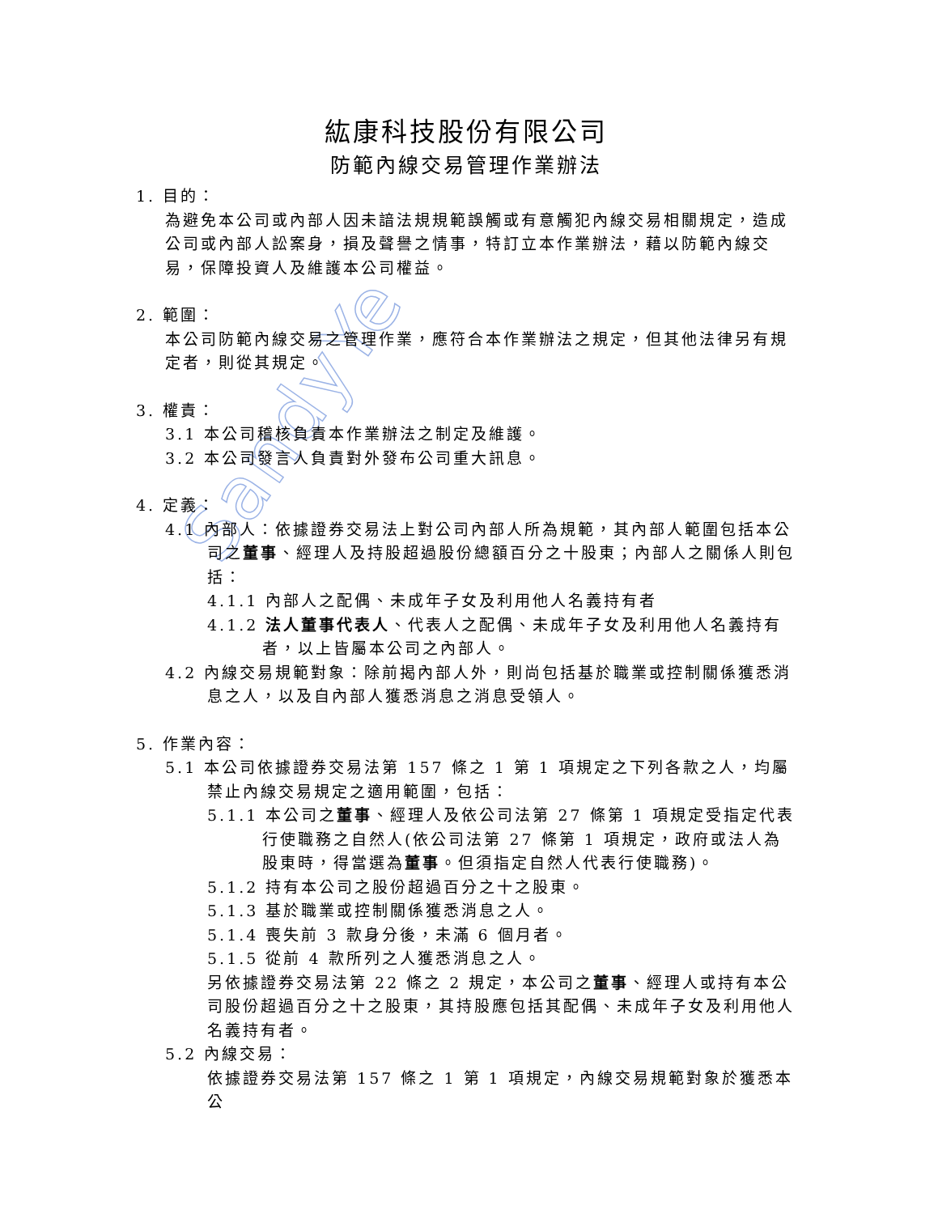SandyYe
紘康科技股份有限公司
防範內線交易管理作業辦法
1. 目的：
為避免本公司或內部人因未諳法規規範誤觸或有意觸犯內線交易相關規定，造成公司或內部人訟案身，損及聲譽之情事，特訂立本作業辦法，藉以防範內線交易，保障投資人及維護本公司權益。
2. 範圍：
本公司防範內線交易之管理作業，應符合本作業辦法之規定，但其他法律另有規定者，則從其規定。
3. 權責：
3.1 本公司稽核負責本作業辦法之制定及維護。
3.2 本公司發言人負責對外發布公司重大訊息。
4. 定義：
4.1 內部人：依據證券交易法上對公司內部人所為規範，其內部人範圍包括本公司之董事、經理人及持股超過股份總額百分之十股東；內部人之關係人則包括：
4.1.1 內部人之配偶、未成年子女及利用他人名義持有者
4.1.2 法人董事代表人、代表人之配偶、未成年子女及利用他人名義持有者，以上皆屬本公司之內部人。
4.2 內線交易規範對象：除前揭內部人外，則尚包括基於職業或控制關係獲悉消息之人，以及自內部人獲悉消息之消息受領人。
5. 作業內容：
5.1 本公司依據證券交易法第 157 條之 1 第 1 項規定之下列各款之人，均屬禁止內線交易規定之適用範圍，包括：
5.1.1 本公司之董事、經理人及依公司法第 27 條第 1 項規定受指定代表行使職務之自然人(依公司法第 27 條第 1 項規定，政府或法人為股東時，得當選為董事。但須指定自然人代表行使職務)。
5.1.2 持有本公司之股份超過百分之十之股東。
5.1.3 基於職業或控制關係獲悉消息之人。
5.1.4 喪失前 3 款身分後，未滿 6 個月者。
5.1.5 從前 4 款所列之人獲悉消息之人。
另依據證券交易法第 22 條之 2 規定，本公司之董事、經理人或持有本公司股份超過百分之十之股東，其持股應包括其配偶、未成年子女及利用他人名義持有者。
5.2 內線交易：
依據證券交易法第 157 條之 1 第 1 項規定，內線交易規範對象於獲悉本公